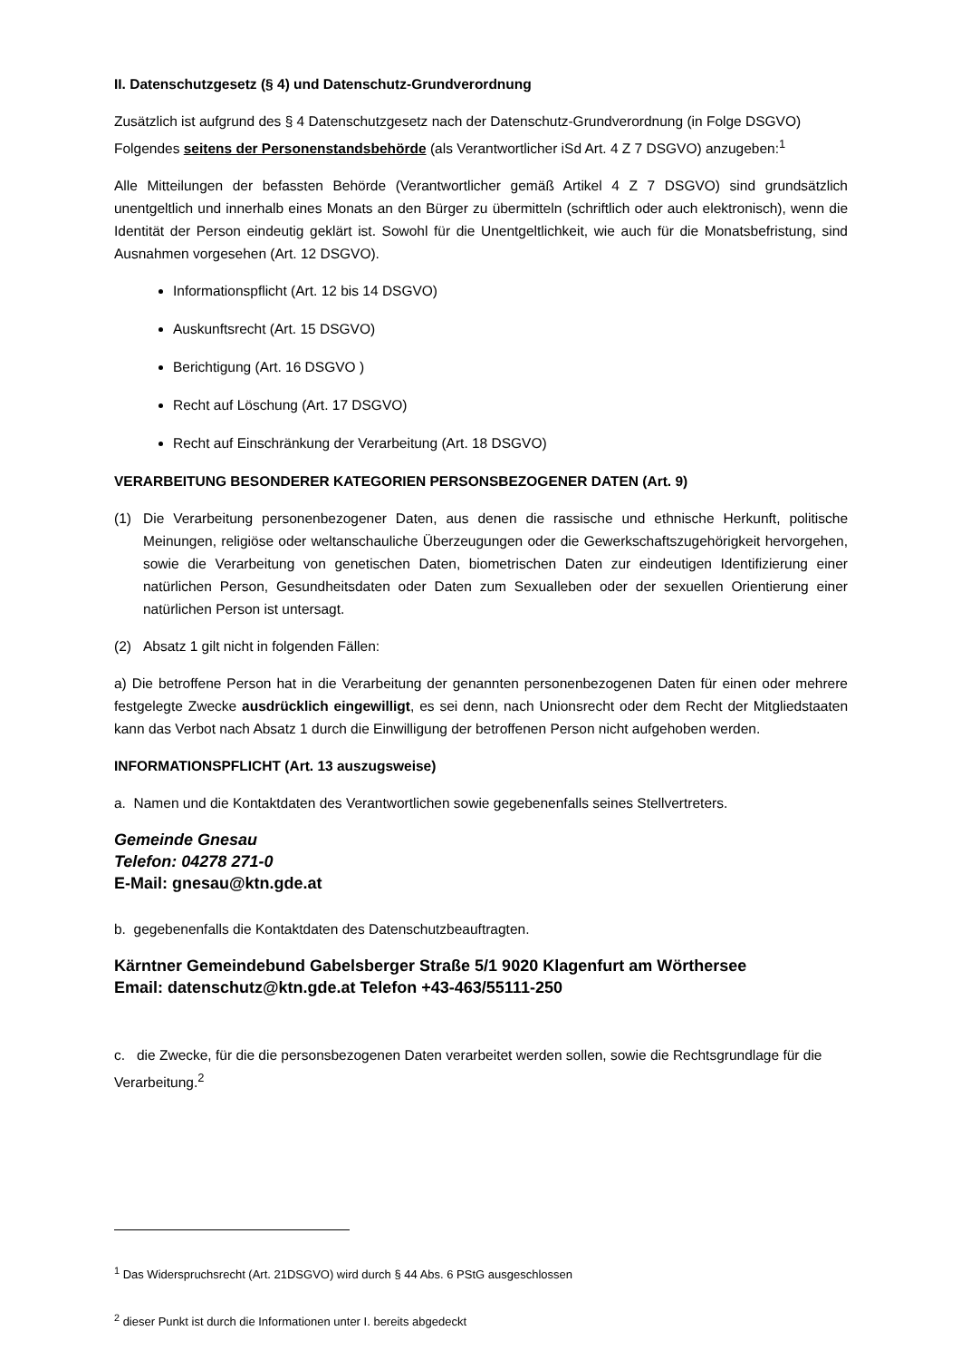II. Datenschutzgesetz (§ 4) und Datenschutz-Grundverordnung
Zusätzlich ist aufgrund des § 4 Datenschutzgesetz nach der Datenschutz-Grundverordnung (in Folge DSGVO) Folgendes seitens der Personenstandsbehörde (als Verantwortlicher iSd Art. 4 Z 7 DSGVO) anzugeben:<sup>1</sup>
Alle Mitteilungen der befassten Behörde (Verantwortlicher gemäß Artikel 4 Z 7 DSGVO) sind grundsätzlich unentgeltlich und innerhalb eines Monats an den Bürger zu übermitteln (schriftlich oder auch elektronisch), wenn die Identität der Person eindeutig geklärt ist. Sowohl für die Unentgeltlichkeit, wie auch für die Monatsbefristung, sind Ausnahmen vorgesehen (Art. 12 DSGVO).
Informationspflicht (Art. 12 bis 14 DSGVO)
Auskunftsrecht (Art. 15 DSGVO)
Berichtigung (Art. 16 DSGVO )
Recht auf Löschung (Art. 17 DSGVO)
Recht auf Einschränkung der Verarbeitung (Art. 18 DSGVO)
VERARBEITUNG BESONDERER KATEGORIEN PERSONSBEZOGENER DATEN (Art. 9)
(1) Die Verarbeitung personenbezogener Daten, aus denen die rassische und ethnische Herkunft, politische Meinungen, religiöse oder weltanschauliche Überzeugungen oder die Gewerkschaftszugehörigkeit hervorgehen, sowie die Verarbeitung von genetischen Daten, biometrischen Daten zur eindeutigen Identifizierung einer natürlichen Person, Gesundheitsdaten oder Daten zum Sexualleben oder der sexuellen Orientierung einer natürlichen Person ist untersagt.
(2) Absatz 1 gilt nicht in folgenden Fällen:
a) Die betroffene Person hat in die Verarbeitung der genannten personenbezogenen Daten für einen oder mehrere festgelegte Zwecke ausdrücklich eingewilligt, es sei denn, nach Unionsrecht oder dem Recht der Mitgliedstaaten kann das Verbot nach Absatz 1 durch die Einwilligung der betroffenen Person nicht aufgehoben werden.
INFORMATIONSPFLICHT (Art. 13 auszugsweise)
a. Namen und die Kontaktdaten des Verantwortlichen sowie gegebenenfalls seines Stellvertreters.
Gemeinde Gnesau
Telefon: 04278 271-0
E-Mail: gnesau@ktn.gde.at
b. gegebenenfalls die Kontaktdaten des Datenschutzbeauftragten.
Kärntner Gemeindebund Gabelsberger Straße 5/1 9020 Klagenfurt am Wörthersee
Email: datenschutz@ktn.gde.at Telefon +43-463/55111-250
c. die Zwecke, für die die personsbezogenen Daten verarbeitet werden sollen, sowie die Rechtsgrundlage für die Verarbeitung.<sup>2</sup>
<sup>1</sup> Das Widerspruchsrecht (Art. 21DSGVO) wird durch § 44 Abs. 6 PStG ausgeschlossen
<sup>2</sup> dieser Punkt ist durch die Informationen unter I. bereits abgedeckt